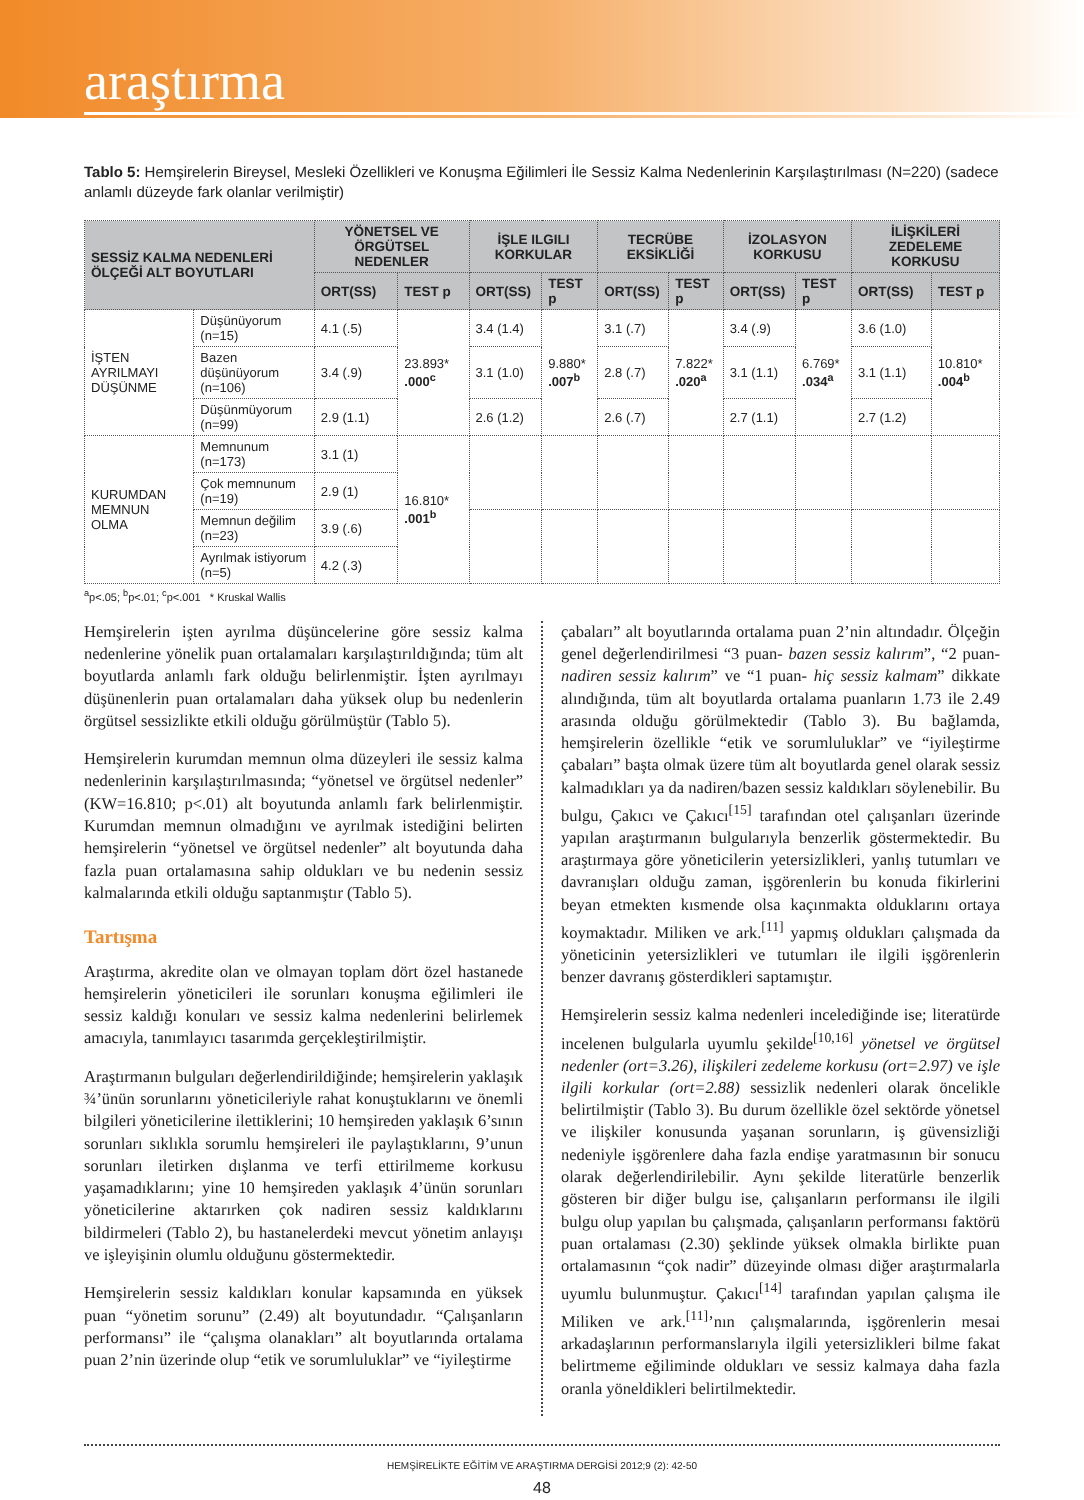araştırma
Tablo 5: Hemşirelerin Bireysel, Mesleki Özellikleri ve Konuşma Eğilimleri İle Sessiz Kalma Nedenlerinin Karşılaştırılması (N=220) (sadece anlamlı düzeyde fark olanlar verilmiştir)
| SESSİZ KALMA NEDENLERİ ÖLÇEĞİ ALT BOYUTLARI | | YÖNETSEL VE ÖRGÜTSEL NEDENLER | | İŞLE ILGILI KORKULAR | | TECRÜBE EKSİKLİĞİ | | İZOLASYON KORKUSU | | İLİŞKİLERİ ZEDELEME KORKUSU | |
| --- | --- | --- | --- | --- | --- | --- | --- | --- | --- | --- | --- |
| | | ORT(SS) | TEST p | ORT(SS) | TEST p | ORT(SS) | TEST p | ORT(SS) | TEST p | ORT(SS) | TEST p |
| İŞTEN AYRILMAYI DÜŞÜNME | Düşünüyorum (n=15) | 4.1 (.5) | 23.893* .000<sup>c</sup> | 3.4 (1.4) | 9.880* .007<sup>b</sup> | 3.1 (.7) | 7.822* .020<sup>a</sup> | 3.4 (.9) | 6.769* .034<sup>a</sup> | 3.6 (1.0) | 10.810* .004<sup>b</sup> |
| | Bazen düşünüyorum (n=106) | 3.4 (.9) | | 3.1 (1.0) | | 2.8 (.7) | | 3.1 (1.1) | | 3.1 (1.1) | |
| | Düşünmüyorum (n=99) | 2.9 (1.1) | | 2.6 (1.2) | | 2.6 (.7) | | 2.7 (1.1) | | 2.7 (1.2) | |
| KURUMDAN MEMNUN OLMA | Memnunum (n=173) | 3.1 (1) | 16.810* .001<sup>b</sup> | | | | | | | | |
| | Çok memnunum (n=19) | 2.9 (1) | | | | | | | | | |
| | Memnun değilim (n=23) | 3.9 (.6) | | | | | | | | | |
| | Ayrılmak istiyorum (n=5) | 4.2 (.3) | | | | | | | | | |
<sup>a</sup> p<.05; <sup>b</sup>p<.01; <sup>c</sup>p<.001 * Kruskal Wallis
Hemşirelerin işten ayrılma düşüncelerine göre sessiz kalma nedenlerine yönelik puan ortalamaları karşılaştırıldığında; tüm alt boyutlarda anlamlı fark olduğu belirlenmiştir. İşten ayrılmayı düşünenlerin puan ortalamaları daha yüksek olup bu nedenlerin örgütsel sessizlikte etkili olduğu görülmüştür (Tablo 5).
Hemşirelerin kurumdan memnun olma düzeyleri ile sessiz kalma nedenlerinin karşılaştırılmasında; “yönetsel ve örgütsel nedenler” (KW=16.810; p<.01) alt boyutunda anlamlı fark belirlenmiştir. Kurumdan memnun olmadığını ve ayrılmak istediğini belirten hemşirelerin “yönetsel ve örgütsel nedenler” alt boyutunda daha fazla puan ortalamasına sahip oldukları ve bu nedenin sessiz kalmalarında etkili olduğu saptanmıştır (Tablo 5).
Tartışma
Araştırma, akredite olan ve olmayan toplam dört özel hastanede hemşirelerin yöneticileri ile sorunları konuşma eğilimleri ile sessiz kaldığı konuları ve sessiz kalma nedenlerini belirlemek amacıyla, tanımlayıcı tasarımda gerçekleştirilmiştir.
Araştırmanın bulguları değerlendirildiğinde; hemşirelerin yaklaşık ¾’ünün sorunlarını yöneticileriyle rahat konuştuklarını ve önemli bilgileri yöneticilerine ilettiklerini; 10 hemşireden yaklaşık 6’sının sorunları sıklıkla sorumlu hemşireleri ile paylaştıklarını, 9’unun sorunları iletirken dışlanma ve terfi ettirilmeme korkusu yaşamadıklarını; yine 10 hemşireden yaklaşık 4’ünün sorunları yöneticilerine aktarırken çok nadiren sessiz kaldıklarını bildirmeleri (Tablo 2), bu hastanelerdeki mevcut yönetim anlayışı ve işleyişinin olumlu olduğunu göstermektedir.
Hemşirelerin sessiz kaldıkları konular kapsamında en yüksek puan “yönetim sorunu” (2.49) alt boyutundadır. “Çalışanların performansı” ile “çalışma olanakları” alt boyutlarında ortalama puan 2’nin üzerinde olup “etik ve sorumluluklar” ve “iyileştirme
çabaları” alt boyutlarında ortalama puan 2’nin altındadır. Ölçeğin genel değerlendirilmesi “3 puan- bazen sessiz kalırım”, “2 puan- nadiren sessiz kalırım” ve “1 puan- hiç sessiz kalmam” dikkate alındığında, tüm alt boyutlarda ortalama puanların 1.73 ile 2.49 arasında olduğu görülmektedir (Tablo 3). Bu bağlamda, hemşirelerin özellikle “etik ve sorumluluklar” ve “iyileştirme çabaları” başta olmak üzere tüm alt boyutlarda genel olarak sessiz kalmadıkları ya da nadiren/bazen sessiz kaldıkları söylenebilir. Bu bulgu, Çakıcı ve Çakıcı<sup>[15]</sup> tarafından otel çalışanları üzerinde yapılan araştırmanın bulgularıyla benzerlik göstermektedir. Bu araştırmaya göre yöneticilerin yetersizlikleri, yanlış tutumları ve davranışları olduğu zaman, işgörenlerin bu konuda fikirlerini beyan etmekten kısmende olsa kaçınmakta olduklarını ortaya koymaktadır. Miliken ve ark.<sup>[11]</sup> yapmış oldukları çalışmada da yöneticinin yetersizlikleri ve tutumları ile ilgili işgörenlerin benzer davranış gösterdikleri saptamıştır.
Hemşirelerin sessiz kalma nedenleri incelediğinde ise; literatürde incelenen bulgularla uyumlu şekilde<sup>[10,16]</sup> yönetsel ve örgütsel nedenler (ort=3.26), ilişkileri zedeleme korkusu (ort=2.97) ve işle ilgili korkular (ort=2.88) sessizlik nedenleri olarak öncelikle belirtilmiştir (Tablo 3). Bu durum özellikle özel sektörde yönetsel ve ilişkiler konusunda yaşanan sorunların, iş güvensizliği nedeniyle işgörenlere daha fazla endişe yaratmasının bir sonucu olarak değerlendirilebilir. Aynı şekilde literatürle benzerlik gösteren bir diğer bulgu ise, çalışanların performansı ile ilgili bulgu olup yapılan bu çalışmada, çalışanların performansı faktörü puan ortalaması (2.30) şeklinde yüksek olmakla birlikte puan ortalamasının “çok nadir” düzeyinde olması diğer araştırmalarla uyumlu bulunmuştur. Çakıcı<sup>[14]</sup> tarafından yapılan çalışma ile Miliken ve ark.<sup>[11]</sup>’nın çalışmalarında, işgörenlerin mesai arkadaşlarının performanslarıyla ilgili yetersizlikleri bilme fakat belirtmeme eğiliminde oldukları ve sessiz kalmaya daha fazla oranla yöneldikleri belirtilmektedir.
HEMŞİRELİKTE EĞİTİM VE ARAŞTIRMA DERGİSİ 2012;9 (2): 42-50
48